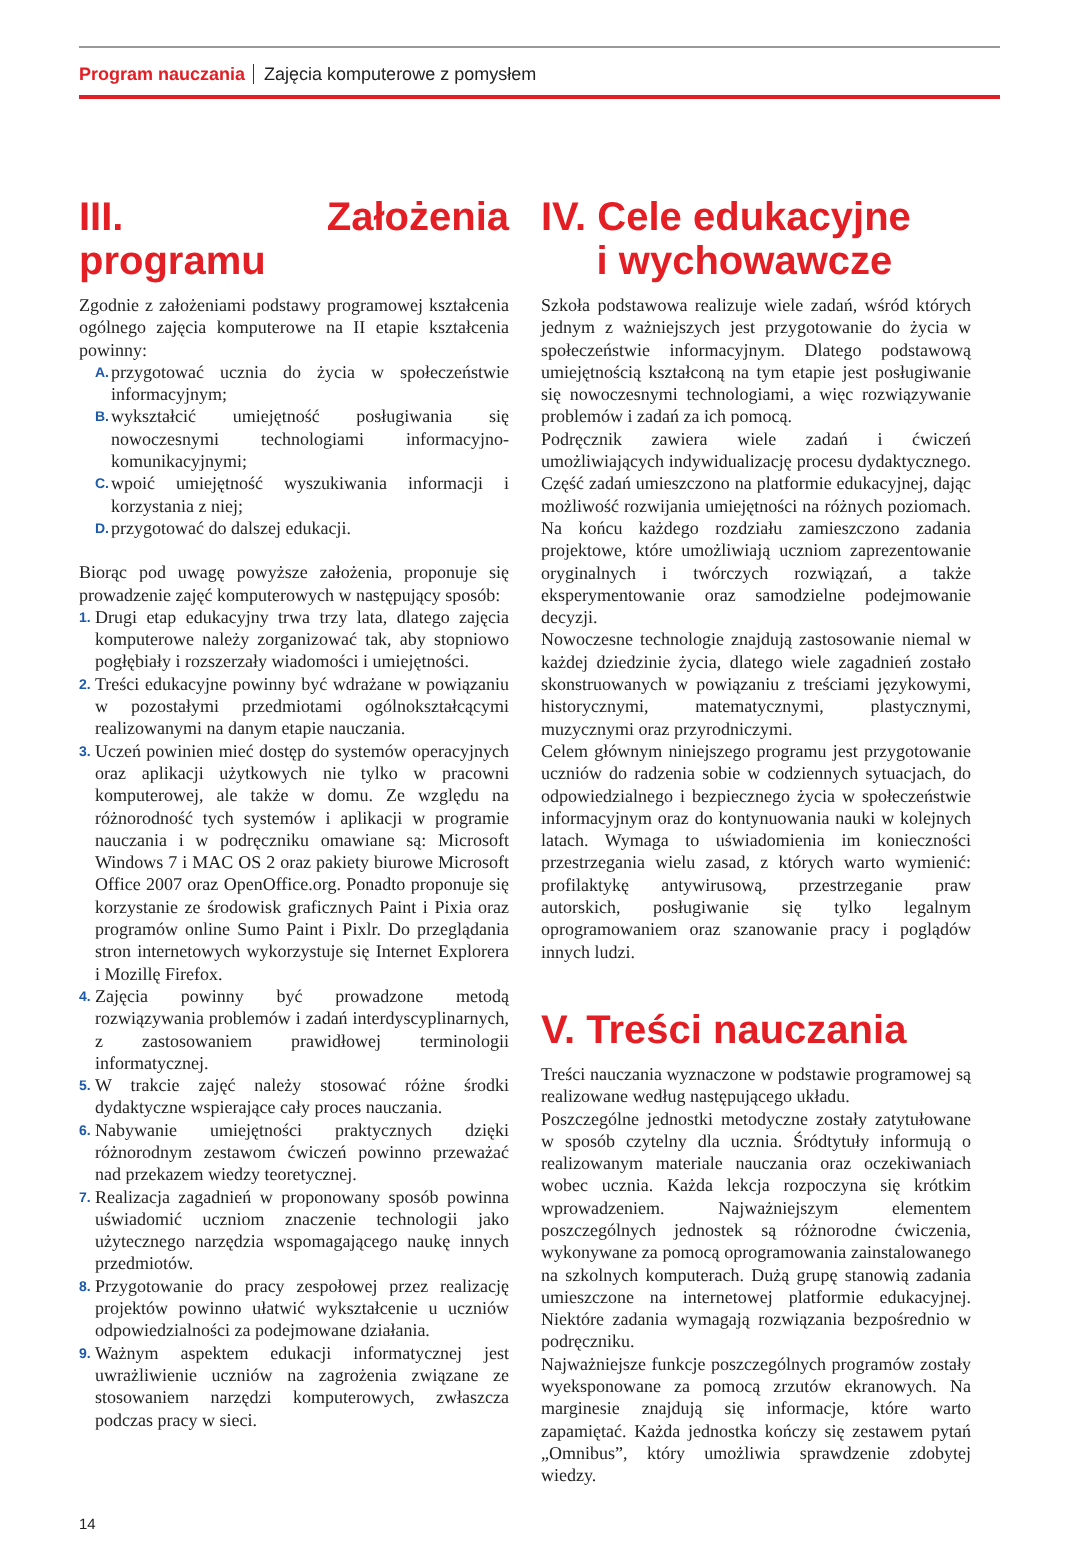Program nauczania Zajęcia komputerowe z pomysłem
III. Założenia programu
Zgodnie z założeniami podstawy programowej kształcenia ogólnego zajęcia komputerowe na II etapie kształcenia powinny:
A. przygotować ucznia do życia w społeczeństwie informacyjnym;
B. wykształcić umiejętność posługiwania się nowoczesnymi technologiami informacyjno-komunikacyjnymi;
C. wpoić umiejętność wyszukiwania informacji i korzystania z niej;
D. przygotować do dalszej edukacji.
Biorąc pod uwagę powyższe założenia, proponuje się prowadzenie zajęć komputerowych w następujący sposób:
1. Drugi etap edukacyjny trwa trzy lata, dlatego zajęcia komputerowe należy zorganizować tak, aby stopniowo pogłębiały i rozszerzały wiadomości i umiejętności.
2. Treści edukacyjne powinny być wdrażane w powiązaniu w pozostałymi przedmiotami ogólnokształcącymi realizowanymi na danym etapie nauczania.
3. Uczeń powinien mieć dostęp do systemów operacyjnych oraz aplikacji użytkowych nie tylko w pracowni komputerowej, ale także w domu. Ze względu na różnorodność tych systemów i aplikacji w programie nauczania i w podręczniku omawiane są: Microsoft Windows 7 i MAC OS 2 oraz pakiety biurowe Microsoft Office 2007 oraz OpenOffice.org. Ponadto proponuje się korzystanie ze środowisk graficznych Paint i Pixia oraz programów online Sumo Paint i Pixlr. Do przeglądania stron internetowych wykorzystuje się Internet Explorera i Mozillę Firefox.
4. Zajęcia powinny być prowadzone metodą rozwiązywania problemów i zadań interdyscyplinarnych, z zastosowaniem prawidłowej terminologii informatycznej.
5. W trakcie zajęć należy stosować różne środki dydaktyczne wspierające cały proces nauczania.
6. Nabywanie umiejętności praktycznych dzięki różnorodnym zestawom ćwiczeń powinno przeważać nad przekazem wiedzy teoretycznej.
7. Realizacja zagadnień w proponowany sposób powinna uświadomić uczniom znaczenie technologii jako użytecznego narzędzia wspomagającego naukę innych przedmiotów.
8. Przygotowanie do pracy zespołowej przez realizację projektów powinno ułatwić wykształcenie u uczniów odpowiedzialności za podejmowane działania.
9. Ważnym aspektem edukacji informatycznej jest uwrażliwienie uczniów na zagrożenia związane ze stosowaniem narzędzi komputerowych, zwłaszcza podczas pracy w sieci.
IV. Cele edukacyjne
i wychowawcze
Szkoła podstawowa realizuje wiele zadań, wśród których jednym z ważniejszych jest przygotowanie do życia w społeczeństwie informacyjnym. Dlatego podstawową umiejętnością kształconą na tym etapie jest posługiwanie się nowoczesnymi technologiami, a więc rozwiązywanie problemów i zadań za ich pomocą.
Podręcznik zawiera wiele zadań i ćwiczeń umożliwiających indywidualizację procesu dydaktycznego. Część zadań umieszczono na platformie edukacyjnej, dając możliwość rozwijania umiejętności na różnych poziomach. Na końcu każdego rozdziału zamieszczono zadania projektowe, które umożliwiają uczniom zaprezentowanie oryginalnych i twórczych rozwiązań, a także eksperymentowanie oraz samodzielne podejmowanie decyzji.
Nowoczesne technologie znajdują zastosowanie niemal w każdej dziedzinie życia, dlatego wiele zagadnień zostało skonstruowanych w powiązaniu z treściami językowymi, historycznymi, matematycznymi, plastycznymi, muzycznymi oraz przyrodniczymi.
Celem głównym niniejszego programu jest przygotowanie uczniów do radzenia sobie w codziennych sytuacjach, do odpowiedzialnego i bezpiecznego życia w społeczeństwie informacyjnym oraz do kontynuowania nauki w kolejnych latach. Wymaga to uświadomienia im konieczności przestrzegania wielu zasad, z których warto wymienić: profilaktykę antywirusową, przestrzeganie praw autorskich, posługiwanie się tylko legalnym oprogramowaniem oraz szanowanie pracy i poglądów innych ludzi.
V. Treści nauczania
Treści nauczania wyznaczone w podstawie programowej są realizowane według następującego układu.
Poszczególne jednostki metodyczne zostały zatytułowane w sposób czytelny dla ucznia. Śródtytuły informują o realizowanym materiale nauczania oraz oczekiwaniach wobec ucznia. Każda lekcja rozpoczyna się krótkim wprowadzeniem. Najważniejszym elementem poszczególnych jednostek są różnorodne ćwiczenia, wykonywane za pomocą oprogramowania zainstalowanego na szkolnych komputerach. Dużą grupę stanowią zadania umieszczone na internetowej platformie edukacyjnej. Niektóre zadania wymagają rozwiązania bezpośrednio w podręczniku.
Najważniejsze funkcje poszczególnych programów zostały wyeksponowane za pomocą zrzutów ekranowych. Na marginesie znajdują się informacje, które warto zapamiętać. Każda jednostka kończy się zestawem pytań „Omnibus”, który umożliwia sprawdzenie zdobytej wiedzy.
14